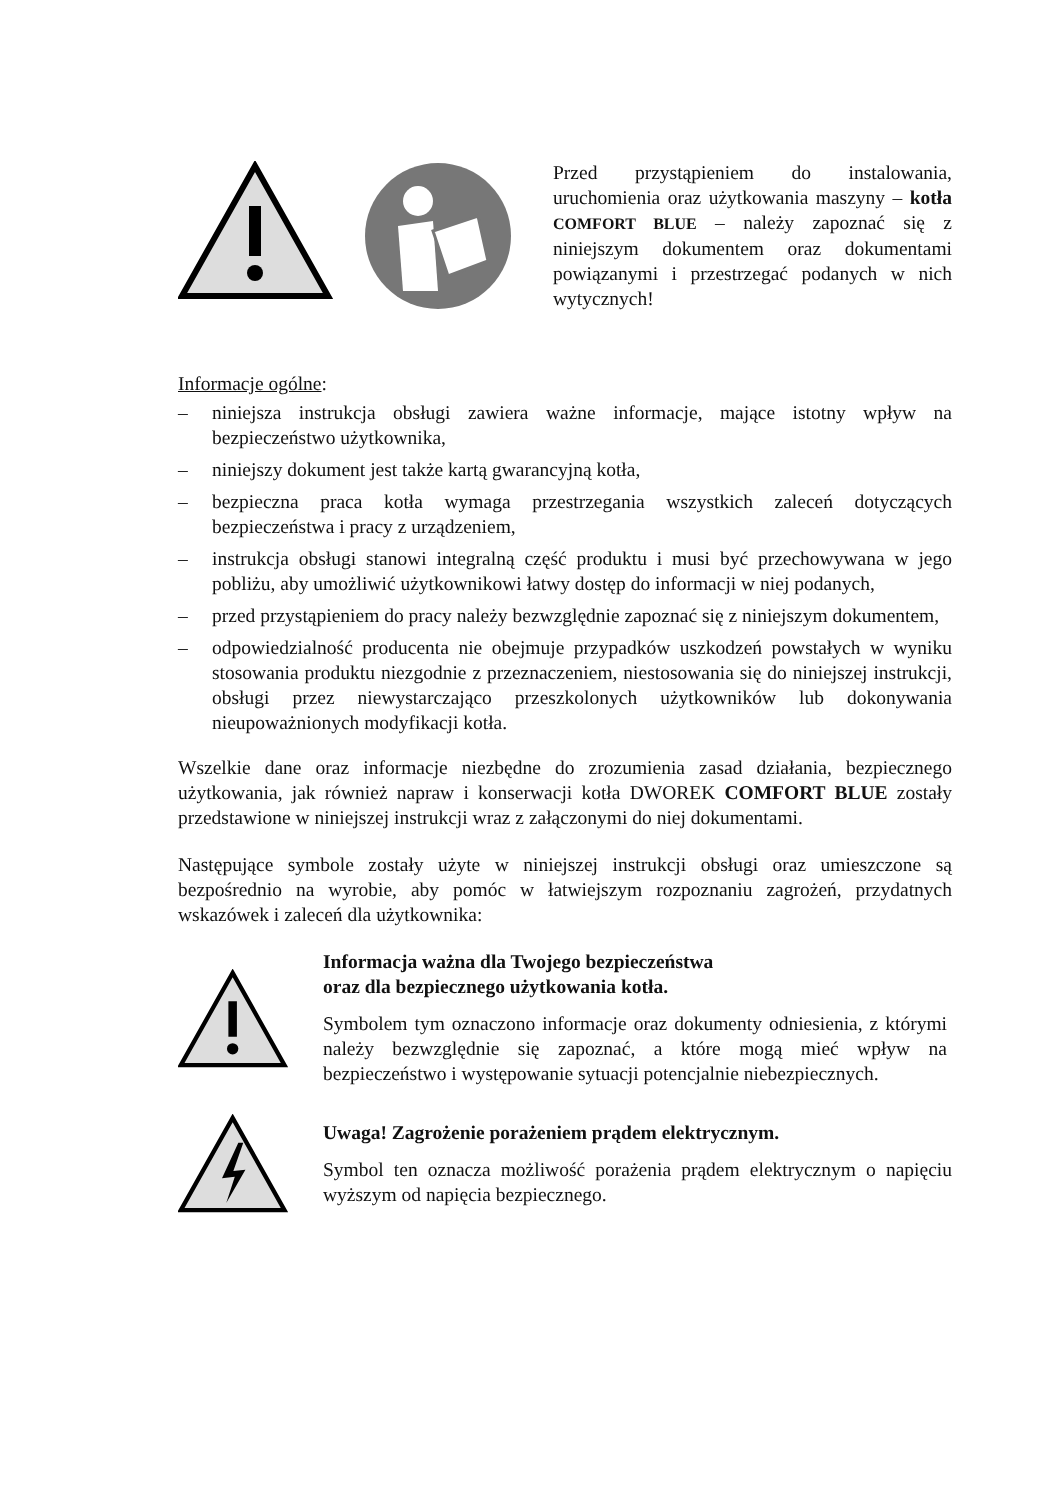Przed przystąpieniem do instalowania, uruchomienia oraz użytkowania maszyny – kotła COMFORT BLUE – należy zapoznać się z niniejszym dokumentem oraz dokumentami powiązanymi i przestrzegać podanych w nich wytycznych!
Informacje ogólne:
– niniejsza instrukcja obsługi zawiera ważne informacje, mające istotny wpływ na bezpieczeństwo użytkownika,
– niniejszy dokument jest także kartą gwarancyjną kotła,
– bezpieczna praca kotła wymaga przestrzegania wszystkich zaleceń dotyczących bezpieczeństwa i pracy z urządzeniem,
– instrukcja obsługi stanowi integralną część produktu i musi być przechowywana w jego pobliżu, aby umożliwić użytkownikowi łatwy dostęp do informacji w niej podanych,
– przed przystąpieniem do pracy należy bezwzględnie zapoznać się z niniejszym dokumentem,
– odpowiedzialność producenta nie obejmuje przypadków uszkodzeń powstałych w wyniku stosowania produktu niezgodnie z przeznaczeniem, niestosowania się do niniejszej instrukcji, obsługi przez niewystarczająco przeszkolonych użytkowników lub dokonywania nieupoważnionych modyfikacji kotła.
Wszelkie dane oraz informacje niezbędne do zrozumienia zasad działania, bezpiecznego użytkowania, jak również napraw i konserwacji kotła DWOREK COMFORT BLUE zostały przedstawione w niniejszej instrukcji wraz z załączonymi do niej dokumentami.
Następujące symbole zostały użyte w niniejszej instrukcji obsługi oraz umieszczone są bezpośrednio na wyrobie, aby pomóc w łatwiejszym rozpoznaniu zagrożeń, przydatnych wskazówek i zaleceń dla użytkownika:
Informacja ważna dla Twojego bezpieczeństwa
oraz dla bezpiecznego użytkowania kotła.
Symbolem tym oznaczono informacje oraz dokumenty odniesienia, z którymi należy bezwzględnie się zapoznać, a które mogą mieć wpływ na bezpieczeństwo i występowanie sytuacji potencjalnie niebezpiecznych.
Uwaga! Zagrożenie porażeniem prądem elektrycznym.
Symbol ten oznacza możliwość porażenia prądem elektrycznym o napięciu wyższym od napięcia bezpiecznego.